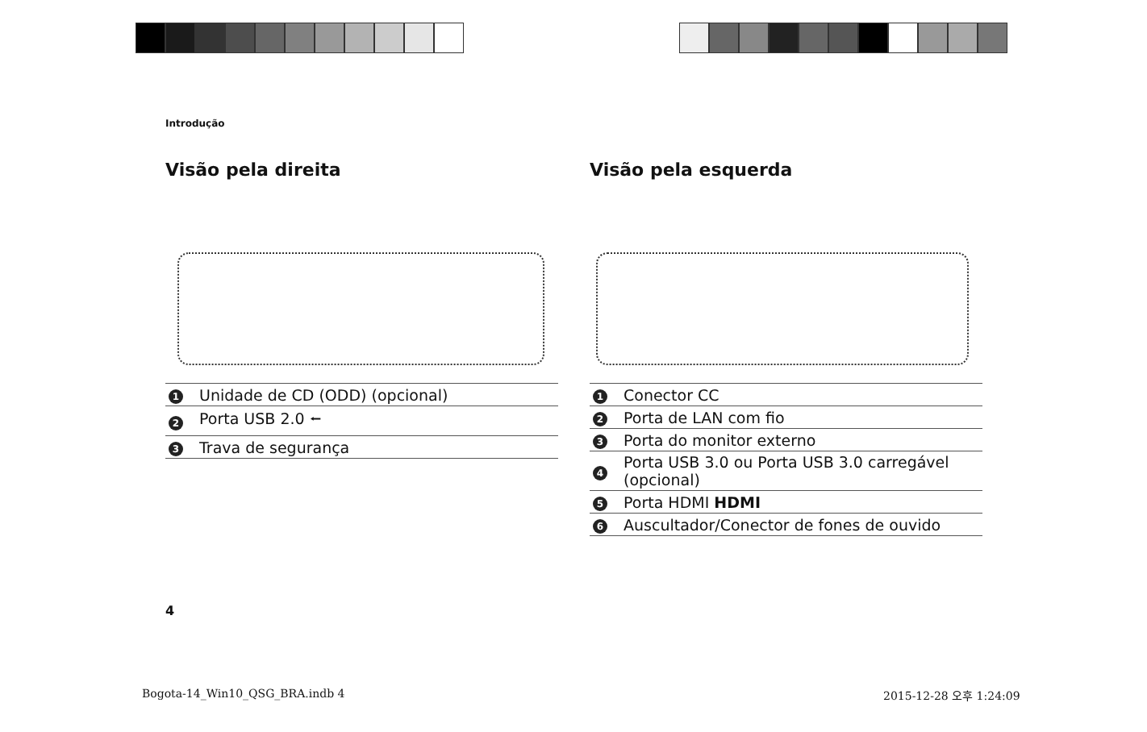Introdução
Visão pela direita
| 1 | Unidade de CD (ODD) (opcional) |
| 2 | Porta USB 2.0 ⭠ |
| 3 | Trava de segurança |
Visão pela esquerda
| 1 | Conector CC |
| 2 | Porta de LAN com fio |
| 3 | Porta do monitor externo |
| 4 | Porta USB 3.0 ou Porta USB 3.0 carregável (opcional) |
| 5 | Porta HDMI HDMI |
| 6 | Auscultador/Conector de fones de ouvido |
4
Bogota-14_Win10_QSG_BRA.indb 4 2015-12-28 오후 1:24:09